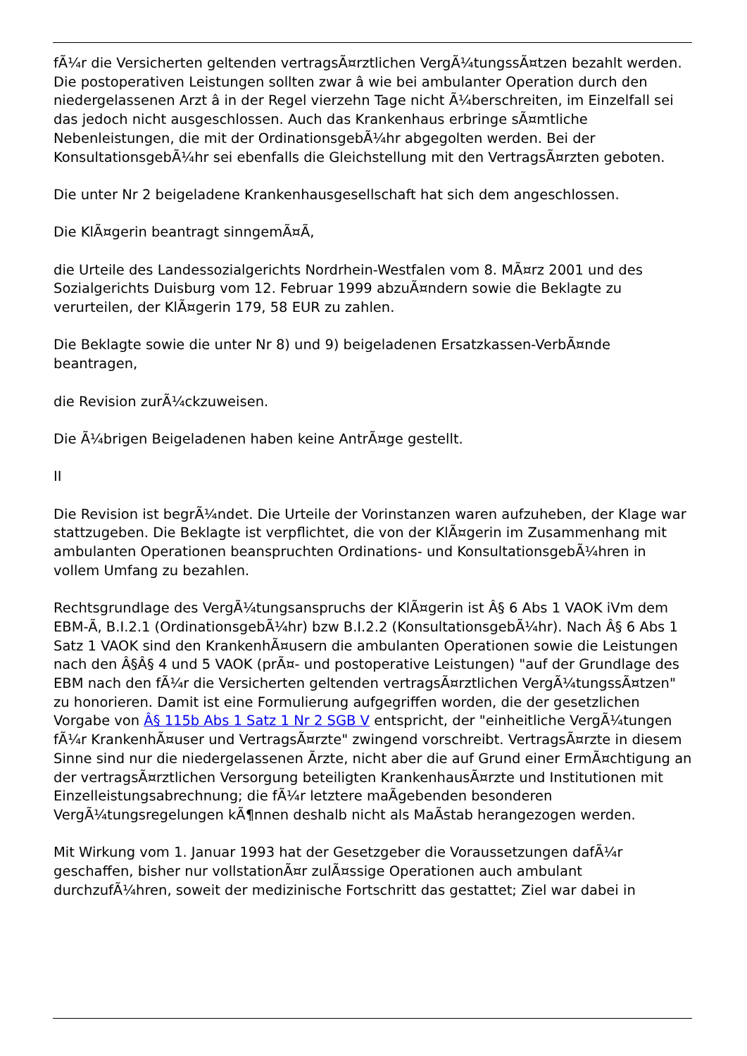fÃ¼r die Versicherten geltenden vertragsÃ¤rztlichen VergÃ¼tungssÃ¤tzen bezahlt werden. Die postoperativen Leistungen sollten zwar â wie bei ambulanter Operation durch den niedergelassenen Arzt â in der Regel vierzehn Tage nicht Ã¼berschreiten, im Einzelfall sei das jedoch nicht ausgeschlossen. Auch das Krankenhaus erbringe sÃ¤mtliche Nebenleistungen, die mit der OrdinationsgebÃ¼hr abgegolten werden. Bei der KonsultationsgebÃ¼hr sei ebenfalls die Gleichstellung mit den VertragsÃ¤rzten geboten.
Die unter Nr 2 beigeladene Krankenhausgesellschaft hat sich dem angeschlossen.
Die KlÃ¤gerin beantragt sinngemÃ¤Ã,
die Urteile des Landessozialgerichts Nordrhein-Westfalen vom 8. MÃ¤rz 2001 und des Sozialgerichts Duisburg vom 12. Februar 1999 abzuÃ¤ndern sowie die Beklagte zu verurteilen, der KlÃ¤gerin 179, 58 EUR zu zahlen.
Die Beklagte sowie die unter Nr 8) und 9) beigeladenen Ersatzkassen-VerbÃ¤nde beantragen,
die Revision zurÃ¼ckzuweisen.
Die Ã¼brigen Beigeladenen haben keine AntrÃ¤ge gestellt.
II
Die Revision ist begrÃ¼ndet. Die Urteile der Vorinstanzen waren aufzuheben, der Klage war stattzugeben. Die Beklagte ist verpflichtet, die von der KlÃ¤gerin im Zusammenhang mit ambulanten Operationen beanspruchten Ordinations- und KonsultationsgebÃ¼hren in vollem Umfang zu bezahlen.
Rechtsgrundlage des VergÃ¼tungsanspruchs der KlÃ¤gerin ist Â§ 6 Abs 1 VAOK iVm dem EBM-Ã, B.I.2.1 (OrdinationsgebÃ¼hr) bzw B.I.2.2 (KonsultationsgebÃ¼hr). Nach Â§ 6 Abs 1 Satz 1 VAOK sind den KrankenhÃ¤usern die ambulanten Operationen sowie die Leistungen nach den Â§Â§ 4 und 5 VAOK (prÃ¤- und postoperative Leistungen) "auf der Grundlage des EBM nach den fÃ¼r die Versicherten geltenden vertragsÃ¤rztlichen VergÃ¼tungssÃ¤tzen" zu honorieren. Damit ist eine Formulierung aufgegriffen worden, die der gesetzlichen Vorgabe von Â§ 115b Abs 1 Satz 1 Nr 2 SGB V entspricht, der "einheitliche VergÃ¼tungen fÃ¼r KrankenhÃ¤user und VertragsÃ¤rzte" zwingend vorschreibt. VertragsÃ¤rzte in diesem Sinne sind nur die niedergelassenen Ãrzte, nicht aber die auf Grund einer ErmÃ¤chtigung an der vertragsÃ¤rztlichen Versorgung beteiligten KrankenhausÃ¤rzte und Institutionen mit Einzelleistungsabrechnung; die fÃ¼r letztere maÃgebenden besonderen VergÃ¼tungsregelungen kÃ¶nnen deshalb nicht als MaÃstab herangezogen werden.
Mit Wirkung vom 1. Januar 1993 hat der Gesetzgeber die Voraussetzungen dafÃ¼r geschaffen, bisher nur vollstationÃ¤r zulÃ¤ssige Operationen auch ambulant durchzufÃ¼hren, soweit der medizinische Fortschritt das gestattet; Ziel war dabei in